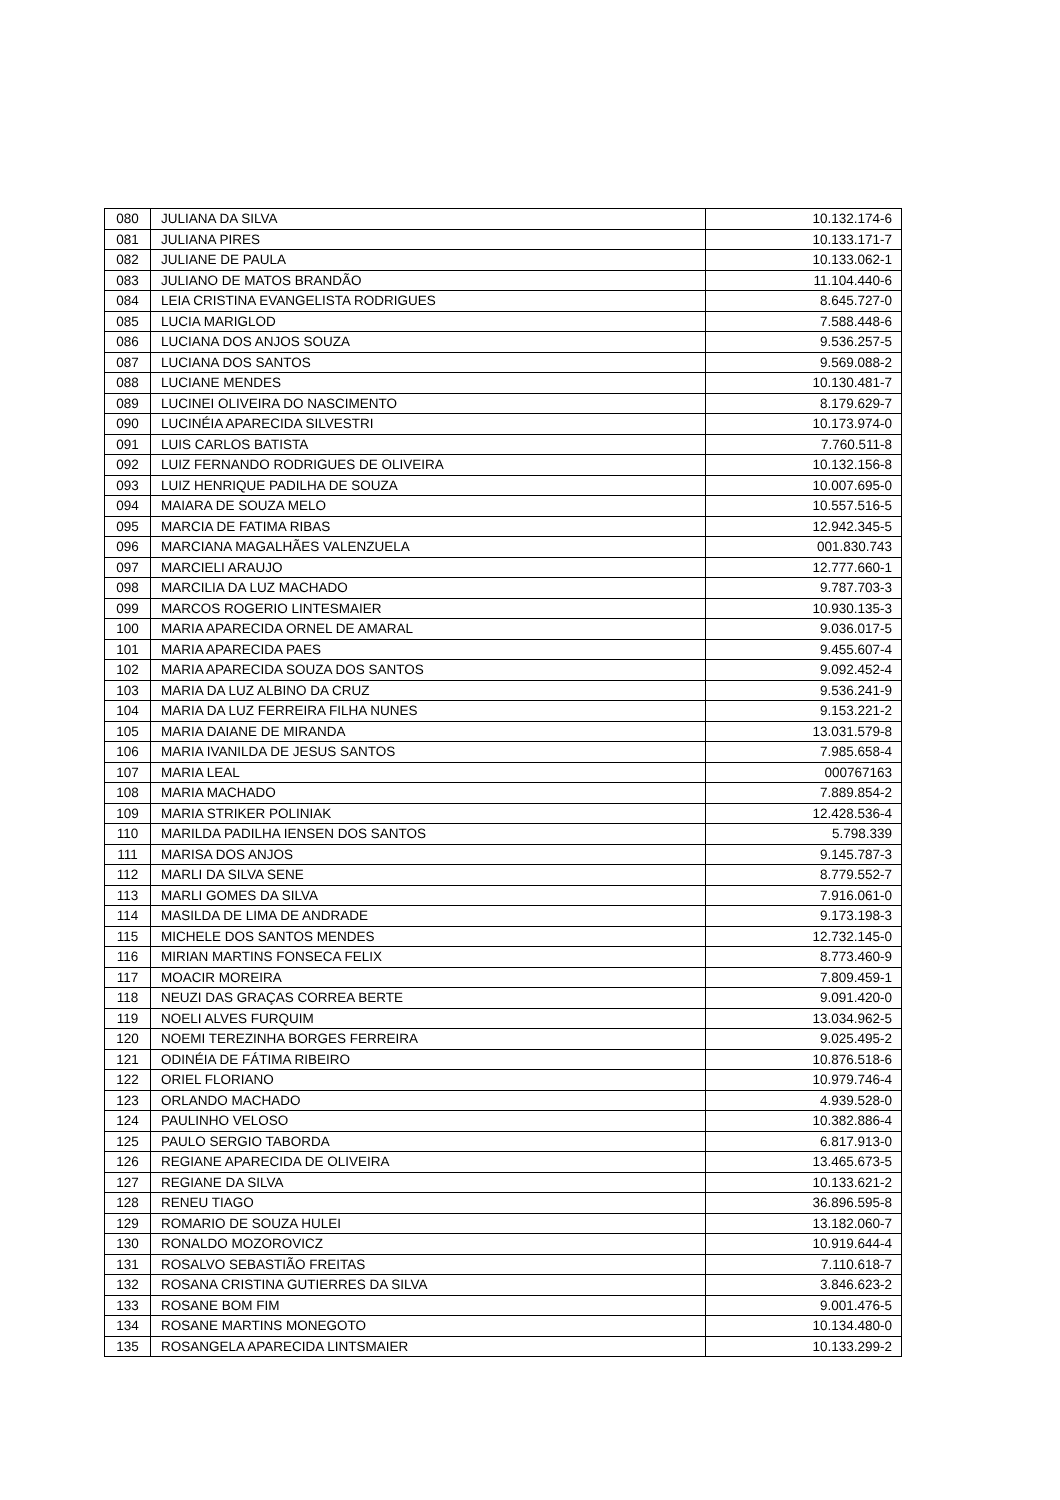| 080 | JULIANA DA SILVA | 10.132.174-6 |
| 081 | JULIANA PIRES | 10.133.171-7 |
| 082 | JULIANE DE PAULA | 10.133.062-1 |
| 083 | JULIANO DE MATOS BRANDÃO | 11.104.440-6 |
| 084 | LEIA CRISTINA EVANGELISTA RODRIGUES | 8.645.727-0 |
| 085 | LUCIA MARIGLOD | 7.588.448-6 |
| 086 | LUCIANA DOS ANJOS SOUZA | 9.536.257-5 |
| 087 | LUCIANA DOS SANTOS | 9.569.088-2 |
| 088 | LUCIANE MENDES | 10.130.481-7 |
| 089 | LUCINEI OLIVEIRA DO NASCIMENTO | 8.179.629-7 |
| 090 | LUCINÉIA APARECIDA SILVESTRI | 10.173.974-0 |
| 091 | LUIS CARLOS BATISTA | 7.760.511-8 |
| 092 | LUIZ FERNANDO RODRIGUES DE OLIVEIRA | 10.132.156-8 |
| 093 | LUIZ HENRIQUE PADILHA DE SOUZA | 10.007.695-0 |
| 094 | MAIARA DE SOUZA MELO | 10.557.516-5 |
| 095 | MARCIA DE FATIMA RIBAS | 12.942.345-5 |
| 096 | MARCIANA MAGALHÃES VALENZUELA | 001.830.743 |
| 097 | MARCIELI ARAUJO | 12.777.660-1 |
| 098 | MARCILIA DA LUZ MACHADO | 9.787.703-3 |
| 099 | MARCOS ROGERIO LINTESMAIER | 10.930.135-3 |
| 100 | MARIA APARECIDA ORNEL DE AMARAL | 9.036.017-5 |
| 101 | MARIA APARECIDA PAES | 9.455.607-4 |
| 102 | MARIA APARECIDA SOUZA DOS SANTOS | 9.092.452-4 |
| 103 | MARIA DA LUZ ALBINO DA CRUZ | 9.536.241-9 |
| 104 | MARIA DA LUZ FERREIRA FILHA NUNES | 9.153.221-2 |
| 105 | MARIA DAIANE DE MIRANDA | 13.031.579-8 |
| 106 | MARIA IVANILDA DE JESUS SANTOS | 7.985.658-4 |
| 107 | MARIA LEAL | 000767163 |
| 108 | MARIA MACHADO | 7.889.854-2 |
| 109 | MARIA STRIKER POLINIAK | 12.428.536-4 |
| 110 | MARILDA PADILHA IENSEN DOS SANTOS | 5.798.339 |
| 111 | MARISA DOS ANJOS | 9.145.787-3 |
| 112 | MARLI DA SILVA SENE | 8.779.552-7 |
| 113 | MARLI GOMES DA SILVA | 7.916.061-0 |
| 114 | MASILDA DE LIMA DE ANDRADE | 9.173.198-3 |
| 115 | MICHELE DOS SANTOS MENDES | 12.732.145-0 |
| 116 | MIRIAN MARTINS FONSECA FELIX | 8.773.460-9 |
| 117 | MOACIR MOREIRA | 7.809.459-1 |
| 118 | NEUZI DAS GRAÇAS CORREA BERTE | 9.091.420-0 |
| 119 | NOELI ALVES FURQUIM | 13.034.962-5 |
| 120 | NOEMI TEREZINHA BORGES FERREIRA | 9.025.495-2 |
| 121 | ODINÉIA DE FÁTIMA RIBEIRO | 10.876.518-6 |
| 122 | ORIEL FLORIANO | 10.979.746-4 |
| 123 | ORLANDO MACHADO | 4.939.528-0 |
| 124 | PAULINHO VELOSO | 10.382.886-4 |
| 125 | PAULO SERGIO TABORDA | 6.817.913-0 |
| 126 | REGIANE APARECIDA DE OLIVEIRA | 13.465.673-5 |
| 127 | REGIANE DA SILVA | 10.133.621-2 |
| 128 | RENEU TIAGO | 36.896.595-8 |
| 129 | ROMARIO DE SOUZA HULEI | 13.182.060-7 |
| 130 | RONALDO MOZOROVICZ | 10.919.644-4 |
| 131 | ROSALVO SEBASTIÃO FREITAS | 7.110.618-7 |
| 132 | ROSANA CRISTINA GUTIERRES DA SILVA | 3.846.623-2 |
| 133 | ROSANE BOM FIM | 9.001.476-5 |
| 134 | ROSANE MARTINS MONEGOTO | 10.134.480-0 |
| 135 | ROSANGELA APARECIDA LINTSMAIER | 10.133.299-2 |